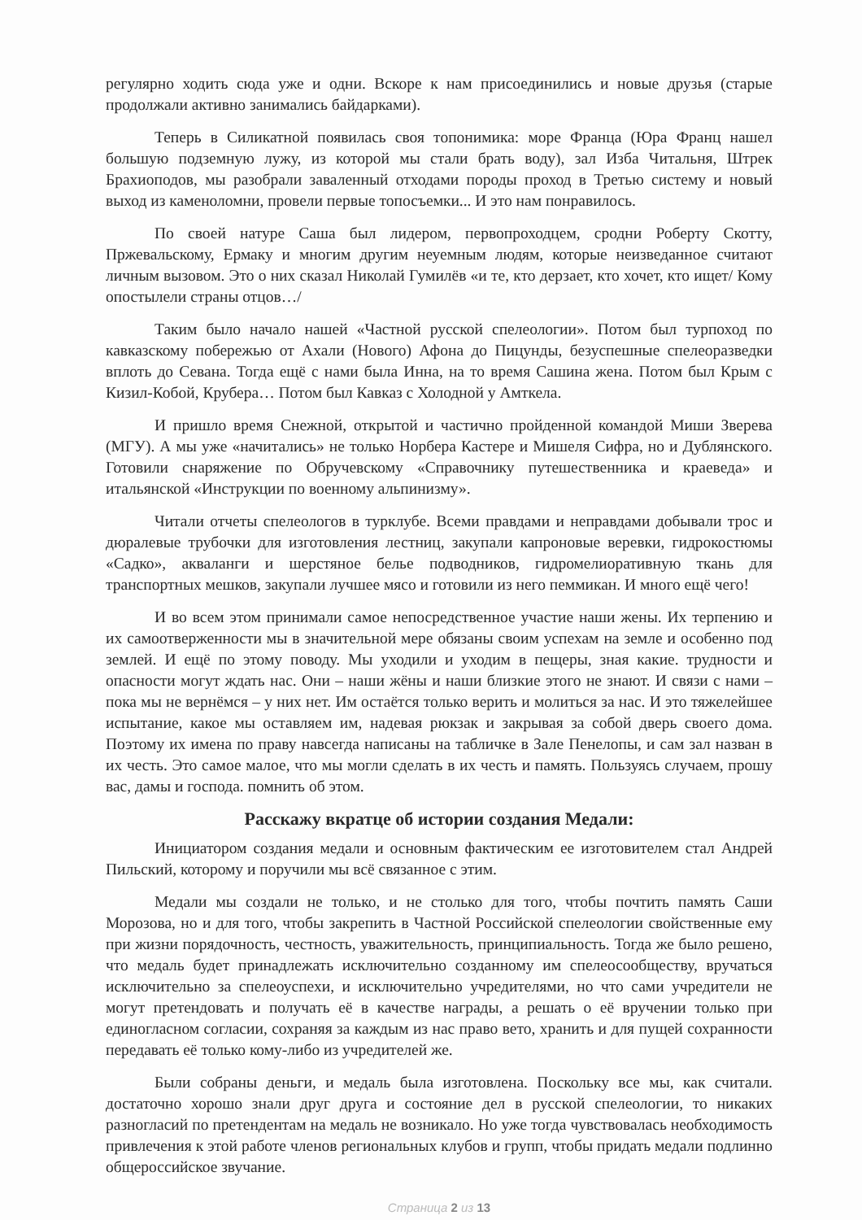регулярно ходить сюда уже и одни. Вскоре к нам присоединились и новые друзья (старые продолжали активно занимались байдарками).
Теперь в Силикатной появилась своя топонимика: море Франца (Юра Франц нашел большую подземную лужу, из которой мы стали брать воду), зал Изба Читальня, Штрек Брахиоподов, мы разобрали заваленный отходами породы проход в Третью систему и новый выход из каменоломни, провели первые топосъемки... И это нам понравилось.
По своей натуре Саша был лидером, первопроходцем, сродни Роберту Скотту, Пржевальскому, Ермаку и многим другим неуемным людям, которые неизведанное считают личным вызовом. Это о них сказал Николай Гумилёв «и те, кто дерзает, кто хочет, кто ищет/ Кому опостылели страны отцов…/
Таким было начало нашей «Частной русской спелеологии». Потом был турпоход по кавказскому побережью от Ахали (Нового) Афона до Пицунды, безуспешные спелеоразведки вплоть до Севана. Тогда ещё с нами была Инна, на то время Сашина жена. Потом был Крым с Кизил-Кобой, Крубера… Потом был Кавказ с Холодной у Амткела.
И пришло время Снежной, открытой и частично пройденной командой Миши Зверева (МГУ). А мы уже «начитались» не только Норбера Кастере и Мишеля Сифра, но и Дублянского. Готовили снаряжение по Обручевскому «Справочнику путешественника и краеведа» и итальянской «Инструкции по военному альпинизму».
Читали отчеты спелеологов в турклубе. Всеми правдами и неправдами добывали трос и дюралевые трубочки для изготовления лестниц, закупали капроновые веревки, гидрокостюмы «Садко», акваланги и шерстяное белье подводников, гидромелиоративную ткань для транспортных мешков, закупали лучшее мясо и готовили из него пеммикан. И много ещё чего!
И во всем этом принимали самое непосредственное участие наши жены. Их терпению и их самоотверженности мы в значительной мере обязаны своим успехам на земле и особенно под землей. И ещё по этому поводу. Мы уходили и уходим в пещеры, зная какие. трудности и опасности могут ждать нас. Они – наши жёны и наши близкие этого не знают. И связи с нами – пока мы не вернёмся – у них нет. Им остаётся только верить и молиться за нас. И это тяжелейшее испытание, какое мы оставляем им, надевая рюкзак и закрывая за собой дверь своего дома. Поэтому их имена по праву навсегда написаны на табличке в Зале Пенелопы, и сам зал назван в их честь. Это самое малое, что мы могли сделать в их честь и память. Пользуясь случаем, прошу вас, дамы и господа. помнить об этом.
Расскажу вкратце об истории создания Медали:
Инициатором создания медали и основным фактическим ее изготовителем стал Андрей Пильский, которому и поручили мы всё связанное с этим.
Медали мы создали не только, и не столько для того, чтобы почтить память Саши Морозова, но и для того, чтобы закрепить в Частной Российской спелеологии свойственные ему при жизни порядочность, честность, уважительность, принципиальность. Тогда же было решено, что медаль будет принадлежать исключительно созданному им спелеосообществу, вручаться исключительно за спелеоуспехи, и исключительно учредителями, но что сами учредители не могут претендовать и получать её в качестве награды, а решать о её вручении только при единогласном согласии, сохраняя за каждым из нас право вето, хранить и для пущей сохранности передавать её только кому-либо из учредителей же.
Были собраны деньги, и медаль была изготовлена. Поскольку все мы, как считали. достаточно хорошо знали друг друга и состояние дел в русской спелеологии, то никаких разногласий по претендентам на медаль не возникало. Но уже тогда чувствовалась необходимость привлечения к этой работе членов региональных клубов и групп, чтобы придать медали подлинно общероссийское звучание.
Страница 2 из 13